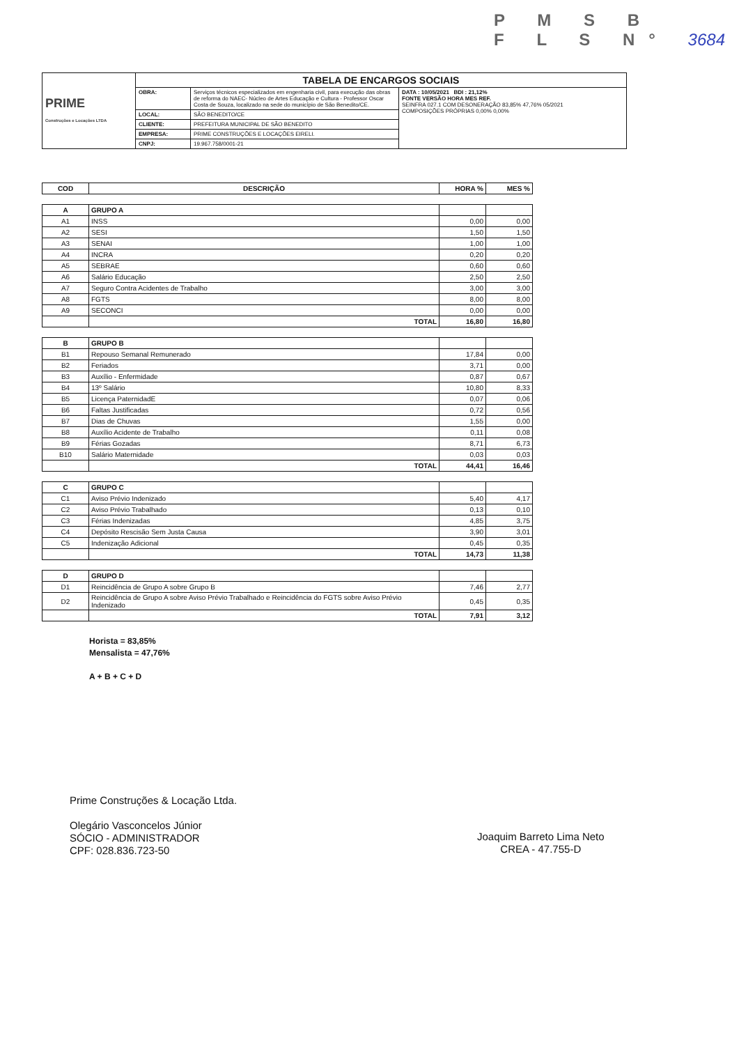P M S B
F L S N° 3684
| PRIME Construções e Locações LTDA | TABELA DE ENCARGOS SOCIAIS | | |
| | OBRA: | Serviços técnicos especializados em engenharia civil, para execução das obras de reforma do NAEC- Núcleo de Artes Educação e Cultura - Professor Oscar Costa de Souza, localizado na sede do município de São Benedito/CE. | DATA : 10/05/2021 BDI : 21,12% FONTE VERSÃO HORA MES REF. SEINFRA 027.1 COM DESONERAÇÃO 83,85% 47,76% 05/2021 COMPOSIÇÕES PRÓPRIAS 0,00% 0,00% |
| | LOCAL: | SÃO BENEDITO/CE | |
| | CLIENTE: | PREFEITURA MUNICIPAL DE SÃO BENEDITO | |
| | EMPRESA: | PRIME CONSTRUÇÕES E LOCAÇÕES EIRELI. | |
| | CNPJ: | 19.967.758/0001-21 | |
| COD | DESCRIÇÃO | HORA % | MES % |
| --- | --- | --- | --- |
| A | GRUPO A | | |
| A1 | INSS | 0,00 | 0,00 |
| A2 | SESI | 1,50 | 1,50 |
| A3 | SENAI | 1,00 | 1,00 |
| A4 | INCRA | 0,20 | 0,20 |
| A5 | SEBRAE | 0,60 | 0,60 |
| A6 | Salário Educação | 2,50 | 2,50 |
| A7 | Seguro Contra Acidentes de Trabalho | 3,00 | 3,00 |
| A8 | FGTS | 8,00 | 8,00 |
| A9 | SECONCI | 0,00 | 0,00 |
| | TOTAL | 16,80 | 16,80 |
| B | GRUPO B | | |
| B1 | Repouso Semanal Remunerado | 17,84 | 0,00 |
| B2 | Feriados | 3,71 | 0,00 |
| B3 | Auxílio - Enfermidade | 0,87 | 0,67 |
| B4 | 13º Salário | 10,80 | 8,33 |
| B5 | Licença PaternidadE | 0,07 | 0,06 |
| B6 | Faltas Justificadas | 0,72 | 0,56 |
| B7 | Dias de Chuvas | 1,55 | 0,00 |
| B8 | Auxílio Acidente de Trabalho | 0,11 | 0,08 |
| B9 | Férias Gozadas | 8,71 | 6,73 |
| B10 | Salário Maternidade | 0,03 | 0,03 |
| | TOTAL | 44,41 | 16,46 |
| C | GRUPO C | | |
| C1 | Aviso Prévio Indenizado | 5,40 | 4,17 |
| C2 | Aviso Prévio Trabalhado | 0,13 | 0,10 |
| C3 | Férias Indenizadas | 4,85 | 3,75 |
| C4 | Depósito Rescisão Sem Justa Causa | 3,90 | 3,01 |
| C5 | Indenização Adicional | 0,45 | 0,35 |
| | TOTAL | 14,73 | 11,38 |
| D | GRUPO D | | |
| D1 | Reincidência de Grupo A sobre Grupo B | 7,46 | 2,77 |
| D2 | Reincidência de Grupo A sobre Aviso Prévio Trabalhado e Reincidência do FGTS sobre Aviso Prévio Indenizado | 0,45 | 0,35 |
| | TOTAL | 7,91 | 3,12 |
Horista = 83,85%
Mensalista = 47,76%
A + B + C + D
Prime Construções & Locação Ltda.
Olegário Vasconcelos Júnior
SÓCIO - ADMINISTRADOR
CPF: 028.836.723-50
Joaquim Barreto Lima Neto
CREA - 47.755-D